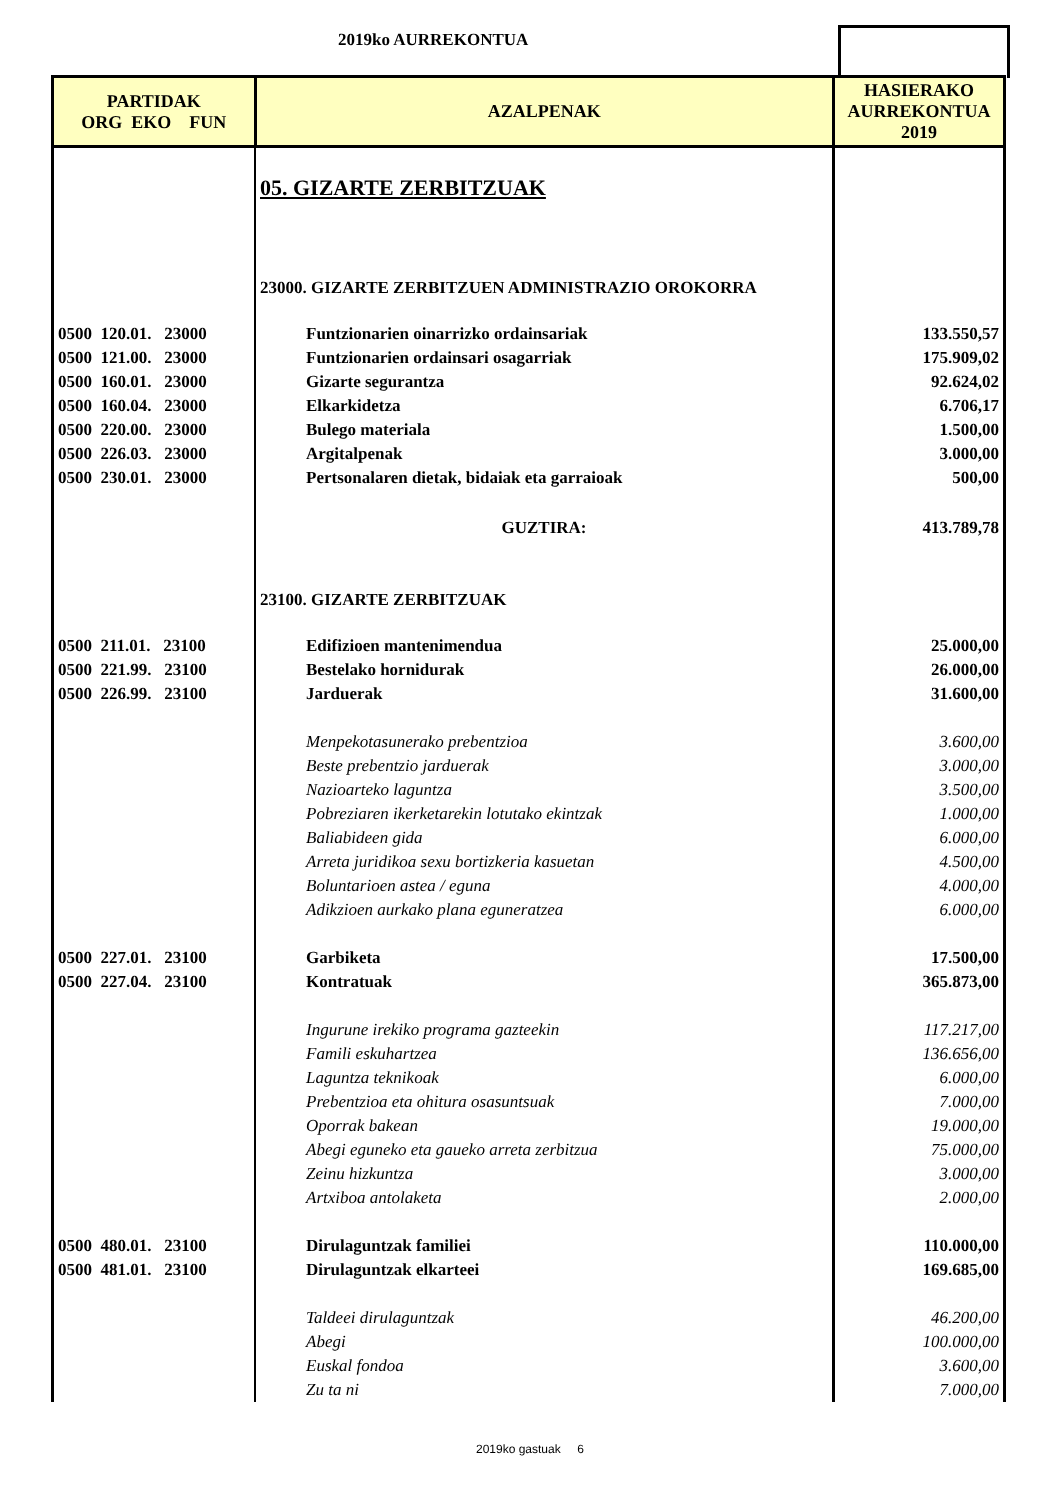2019ko AURREKONTUA
| PARTIDAK ORG EKO FUN | AZALPENAK | HASIERAKO AURREKONTUA 2019 |
| --- | --- | --- |
| | 05. GIZARTE ZERBITZUAK | |
| | 23000. GIZARTE ZERBITZUEN ADMINISTRAZIO OROKORRA | |
| 0500 120.01. 23000 | Funtzionarien oinarrizko ordainsariak | 133.550,57 |
| 0500 121.00. 23000 | Funtzionarien ordainsari osagarriak | 175.909,02 |
| 0500 160.01. 23000 | Gizarte segurantza | 92.624,02 |
| 0500 160.04. 23000 | Elkarkidetza | 6.706,17 |
| 0500 220.00. 23000 | Bulego materiala | 1.500,00 |
| 0500 226.03. 23000 | Argitalpenak | 3.000,00 |
| 0500 230.01. 23000 | Pertsonalaren dietak, bidaiak eta garraioak | 500,00 |
| | GUZTIRA: | 413.789,78 |
| | 23100. GIZARTE ZERBITZUAK | |
| 0500 211.01. 23100 | Edifizioen mantenimendua | 25.000,00 |
| 0500 221.99. 23100 | Bestelako hornidurak | 26.000,00 |
| 0500 226.99. 23100 | Jarduerak | 31.600,00 |
| | Menpekotasunerako prebentzioa | 3.600,00 |
| | Beste prebentzio jarduerak | 3.000,00 |
| | Nazioarteko laguntza | 3.500,00 |
| | Pobreziaren ikerketarekin lotutako ekintzak | 1.000,00 |
| | Baliabideen gida | 6.000,00 |
| | Arreta juridikoa sexu bortizkeria kasuetan | 4.500,00 |
| | Boluntarioen astea / eguna | 4.000,00 |
| | Adikzioen aurkako plana eguneratzea | 6.000,00 |
| 0500 227.01. 23100 | Garbiketa | 17.500,00 |
| 0500 227.04. 23100 | Kontratuak | 365.873,00 |
| | Ingurune irekiko programa gazteekin | 117.217,00 |
| | Famili eskuhartzea | 136.656,00 |
| | Laguntza teknikoak | 6.000,00 |
| | Prebentzioa eta ohitura osasuntsuak | 7.000,00 |
| | Oporrak bakean | 19.000,00 |
| | Abegi eguneko eta gaueko arreta zerbitzua | 75.000,00 |
| | Zeinu hizkuntza | 3.000,00 |
| | Artxiboa antolaketa | 2.000,00 |
| 0500 480.01. 23100 | Dirulaguntzak familiei | 110.000,00 |
| 0500 481.01. 23100 | Dirulaguntzak elkarteei | 169.685,00 |
| | Taldeei dirulaguntzak | 46.200,00 |
| | Abegi | 100.000,00 |
| | Euskal fondoa | 3.600,00 |
| | Zu ta ni | 7.000,00 |
2019ko gastuak 6